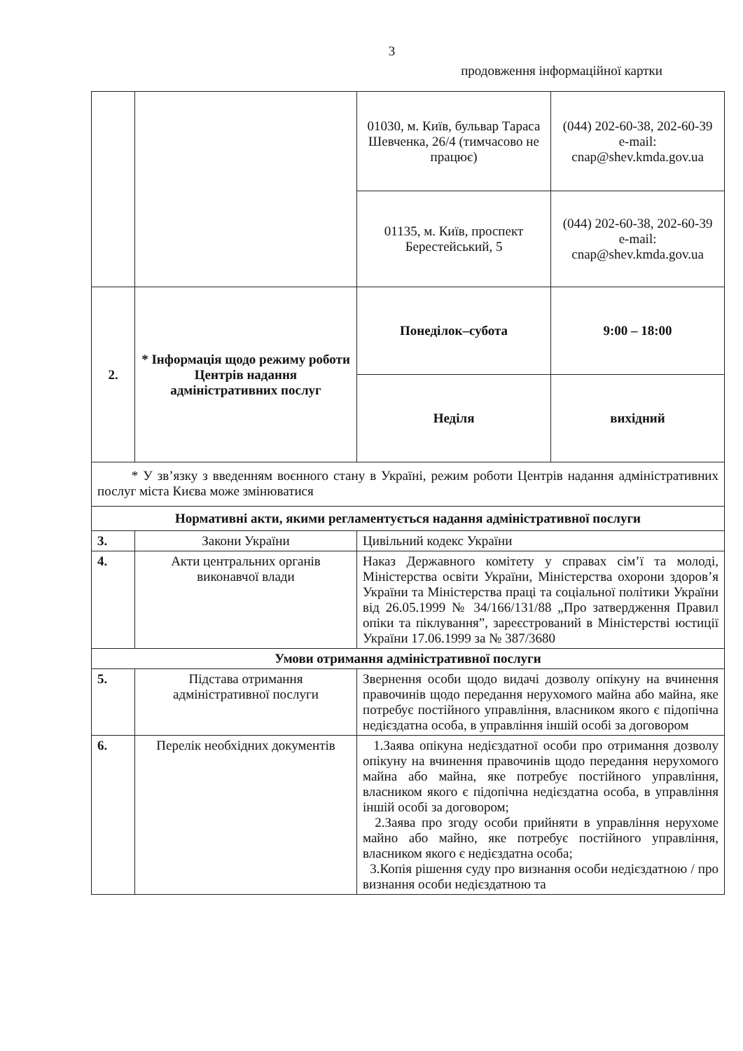3
продовження інформаційної картки
| | | 01030, м. Київ, бульвар Тараса Шевченка, 26/4 (тимчасово не працює) | (044) 202-60-38, 202-60-39 e-mail: cnap@shev.kmda.gov.ua |
| | | 01135, м. Київ, проспект Берестейський, 5 | (044) 202-60-38, 202-60-39 e-mail: cnap@shev.kmda.gov.ua |
| 2. | * Інформація щодо режиму роботи Центрів надання адміністративних послуг | Понеділок–субота | 9:00 – 18:00 |
| | | Неділя | вихідний |
| * У зв’язку з введенням воєнного стану в Україні, режим роботи Центрів надання адміністративних послуг міста Києва може змінюватися | | | |
| Нормативні акти, якими регламентується надання адміністративної послуги | | | |
| 3. | Закони України | Цивільний кодекс України | |
| 4. | Акти центральних органів виконавчої влади | Наказ Державного комітету у справах сім’ї та молоді, Міністерства освіти України, Міністерства охорони здоров’я України та Міністерства праці та соціальної політики України від 26.05.1999 № 34/166/131/88 „Про затвердження Правил опіки та піклування”, зареєстрований в Міністерстві юстиції України 17.06.1999 за № 387/3680 | |
| Умови отримання адміністративної послуги | | | |
| 5. | Підстава отримання адміністративної послуги | Звернення особи щодо видачі дозволу опікуну на вчинення правочинів щодо передання нерухомого майна або майна, яке потребує постійного управління, власником якого є підопічна недієздатна особа, в управління іншій особі за договором | |
| 6. | Перелік необхідних документів | 1.Заява опікуна недієздатної особи про отримання дозволу опікуну на вчинення правочинів щодо передання нерухомого майна або майна, яке потребує постійного управління, власником якого є підопічна недієздатна особа, в управління іншій особі за договором; 2.Заява про згоду особи прийняти в управління нерухоме майно або майно, яке потребує постійного управління, власником якого є недієздатна особа; 3.Копія рішення суду про визнання особи недієздатною / про визнання особи недієздатною та | |